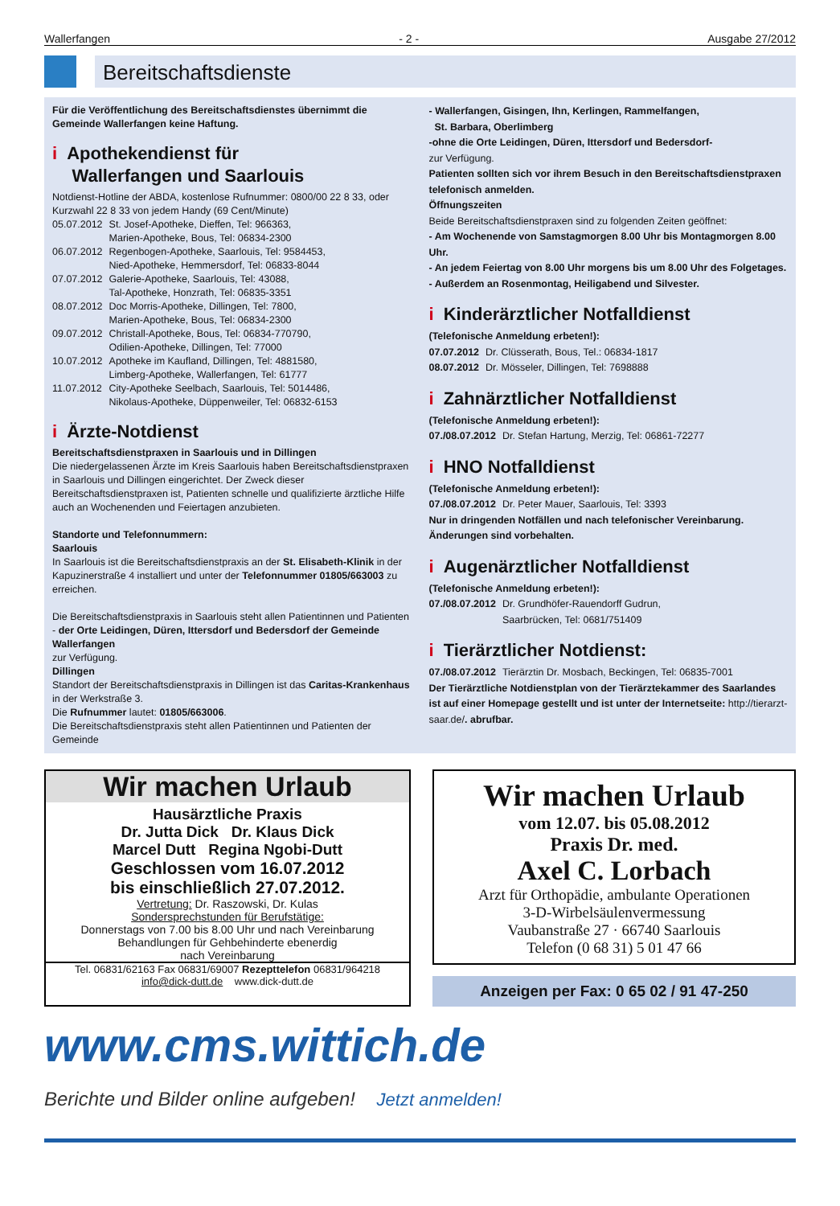Wallerfangen - 2 - Ausgabe 27/2012
Bereitschaftsdienste
Für die Veröffentlichung des Bereitschaftsdienstes übernimmt die Gemeinde Wallerfangen keine Haftung.
i Apothekendienst für
Wallerfangen und Saarlouis
Notdienst-Hotline der ABDA, kostenlose Rufnummer: 0800/00 22 8 33, oder Kurzwahl 22 8 33 von jedem Handy (69 Cent/Minute)
| 05.07.2012 | St. Josef-Apotheke, Dieffen, Tel: 966363, Marien-Apotheke, Bous, Tel: 06834-2300 |
| 06.07.2012 | Regenbogen-Apotheke, Saarlouis, Tel: 9584453, Nied-Apotheke, Hemmersdorf, Tel: 06833-8044 |
| 07.07.2012 | Galerie-Apotheke, Saarlouis, Tel: 43088, Tal-Apotheke, Honzrath, Tel: 06835-3351 |
| 08.07.2012 | Doc Morris-Apotheke, Dillingen, Tel: 7800, Marien-Apotheke, Bous, Tel: 06834-2300 |
| 09.07.2012 | Christall-Apotheke, Bous, Tel: 06834-770790, Odilien-Apotheke, Dillingen, Tel: 77000 |
| 10.07.2012 | Apotheke im Kaufland, Dillingen, Tel: 4881580, Limberg-Apotheke, Wallerfangen, Tel: 61777 |
| 11.07.2012 | City-Apotheke Seelbach, Saarlouis, Tel: 5014486, Nikolaus-Apotheke, Düppenweiler, Tel: 06832-6153 |
i Ärzte-Notdienst
Bereitschaftsdienstpraxen in Saarlouis und in Dillingen
Die niedergelassenen Ärzte im Kreis Saarlouis haben Bereitschaftsdienstpraxen in Saarlouis und Dillingen eingerichtet. Der Zweck dieser Bereitschaftsdienstpraxen ist, Patienten schnelle und qualifizierte ärztliche Hilfe auch an Wochenenden und Feiertagen anzubieten.
Standorte und Telefonnummern:
Saarlouis
In Saarlouis ist die Bereitschaftsdienstpraxis an der St. Elisabeth-Klinik in der Kapuzinerstraße 4 installiert und unter der Telefonnummer 01805/663003 zu erreichen.
Die Bereitschaftsdienstpraxis in Saarlouis steht allen Patientinnen und Patienten
- der Orte Leidingen, Düren, Ittersdorf und Bedersdorf der Gemeinde Wallerfangen
zur Verfügung.
Dillingen
Standort der Bereitschaftsdienstpraxis in Dillingen ist das Caritas-Krankenhaus in der Werkstraße 3.
Die Rufnummer lautet: 01805/663006.
Die Bereitschaftsdienstpraxis steht allen Patientinnen und Patienten der Gemeinde
- Wallerfangen, Gisingen, Ihn, Kerlingen, Rammelfangen,
St. Barbara, Oberlimberg
-ohne die Orte Leidingen, Düren, Ittersdorf und Bedersdorf-
zur Verfügung.
Patienten sollten sich vor ihrem Besuch in den Bereitschaftsdienstpraxen telefonisch anmelden.
Öffnungszeiten
Beide Bereitschaftsdienstpraxen sind zu folgenden Zeiten geöffnet:
- Am Wochenende von Samstagmorgen 8.00 Uhr bis Montagmorgen 8.00 Uhr.
- An jedem Feiertag von 8.00 Uhr morgens bis um 8.00 Uhr des Folgetages.
- Außerdem an Rosenmontag, Heiligabend und Silvester.
i Kinderärztlicher Notfalldienst
(Telefonische Anmeldung erbeten!):
| 07.07.2012 | Dr. Clüsserath, Bous, Tel.: 06834-1817 |
| 08.07.2012 | Dr. Mösseler, Dillingen, Tel: 7698888 |
i Zahnärztlicher Notfalldienst
(Telefonische Anmeldung erbeten!):
| 07./08.07.2012 | Dr. Stefan Hartung, Merzig, Tel: 06861-72277 |
i HNO Notfalldienst
(Telefonische Anmeldung erbeten!):
| 07./08.07.2012 | Dr. Peter Mauer, Saarlouis, Tel: 3393 |
Nur in dringenden Notfällen und nach telefonischer Vereinbarung. Änderungen sind vorbehalten.
i Augenärztlicher Notfalldienst
(Telefonische Anmeldung erbeten!):
| 07./08.07.2012 | Dr. Grundhöfer-Rauendorff Gudrun, Saarbrücken, Tel: 0681/751409 |
i Tierärztlicher Notdienst:
| 07./08.07.2012 | Tierärztin Dr. Mosbach, Beckingen, Tel: 06835-7001 |
Der Tierärztliche Notdienstplan von der Tierärztekammer des Saarlandes ist auf einer Homepage gestellt und ist unter der Internetseite: http://tierarzt-saar.de/. abrufbar.
Wir machen Urlaub
Hausärztliche Praxis
Dr. Jutta Dick Dr. Klaus Dick
Marcel Dutt Regina Ngobi-Dutt
Geschlossen vom 16.07.2012
bis einschließlich 27.07.2012.
Vertretung: Dr. Raszowski, Dr. Kulas
Sondersprechstunden für Berufstätige:
Donnerstags von 7.00 bis 8.00 Uhr und nach Vereinbarung
Behandlungen für Gehbehinderte ebenerdig
nach Vereinbarung
Tel. 06831/62163 Fax 06831/69007 Rezepttelefon 06831/964218
info@dick-dutt.de www.dick-dutt.de
Wir machen Urlaub
vom 12.07. bis 05.08.2012
Praxis Dr. med.
Axel C. Lorbach
Arzt für Orthopädie, ambulante Operationen
3-D-Wirbelsäulenvermessung
Vaubanstraße 27 · 66740 Saarlouis
Telefon (0 68 31) 5 01 47 66
Anzeigen per Fax: 0 65 02 / 91 47-250
www.cms.wittich.de
Berichte und Bilder online aufgeben! Jetzt anmelden!